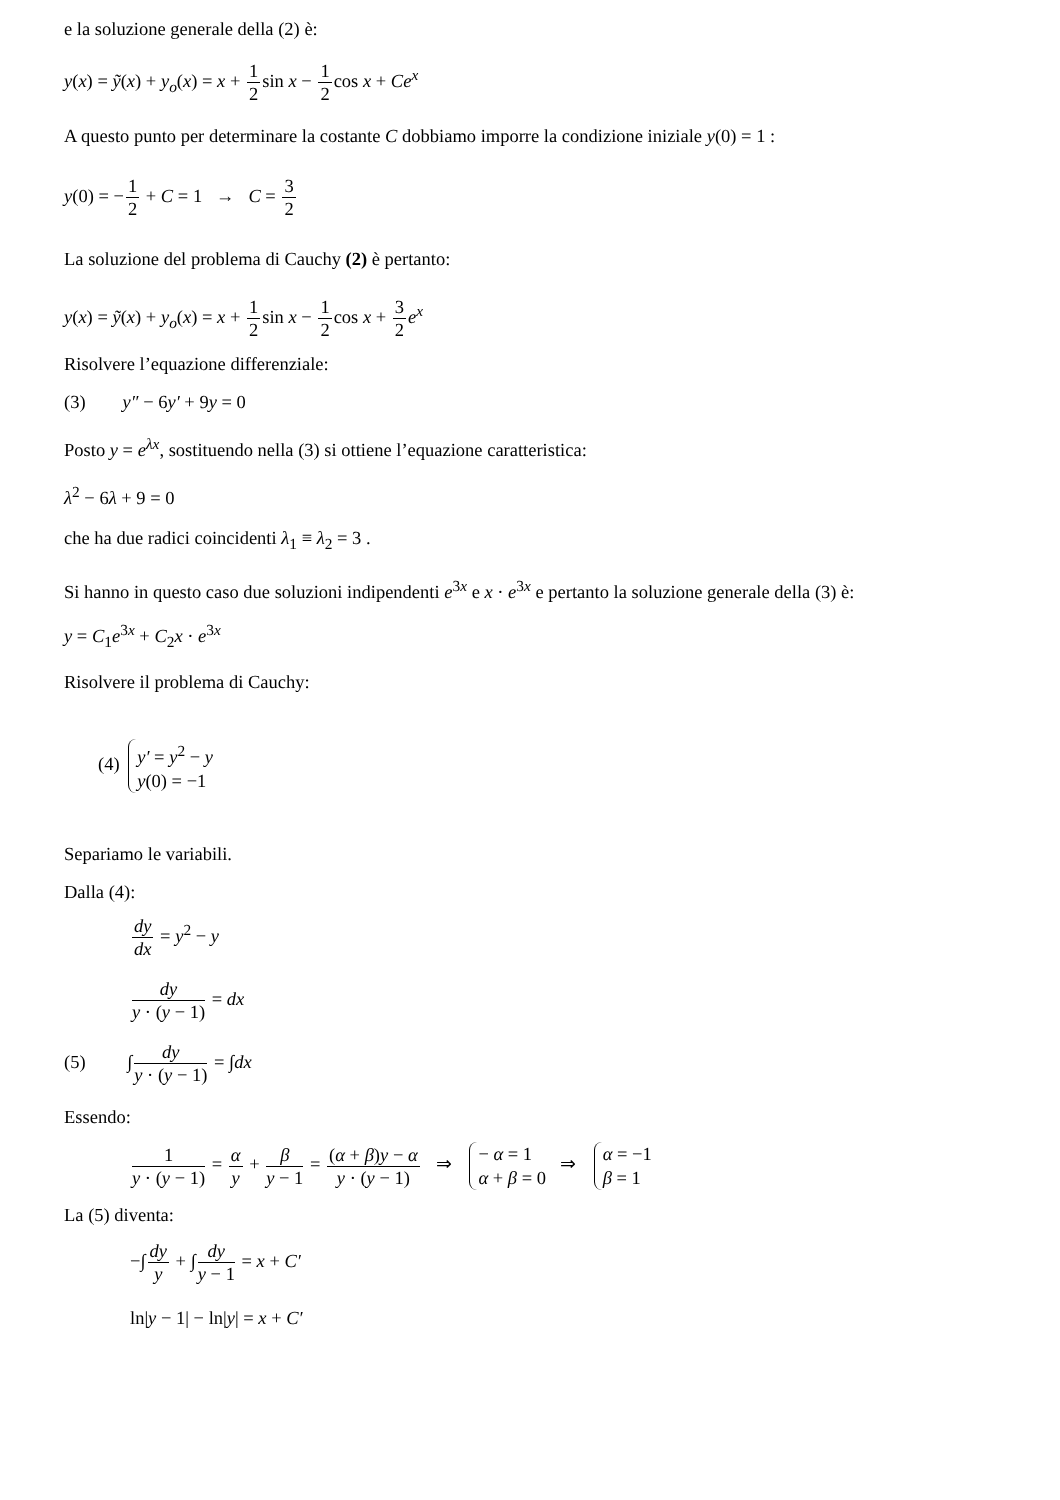e la soluzione generale della (2) è:
y(x) = ỹ(x) + y<sub>o</sub>(x) = x + 1 2sin x − 1 2cos x + Ce<sup>x</sup>
A questo punto per determinare la costante C dobbiamo imporre la condizione iniziale y(0) = 1 :
y(0) = −1 2 + C = 1 → C = 3 2
La soluzione del problema di Cauchy (2) è pertanto:
y(x) = ỹ(x) + y<sub>o</sub>(x) = x + 1 2sin x − 1 2cos x + 3 2 e<sup>x</sup>
Risolvere l’equazione differenziale:
(3) y″ − 6y′ + 9y = 0
Posto y = e<sup>λx</sup>, sostituendo nella (3) si ottiene l’equazione caratteristica:
λ<sup>2</sup> − 6λ + 9 = 0
che ha due radici coincidenti λ<sub>1</sub> ≡ λ<sub>2</sub> = 3 .
Si hanno in questo caso due soluzioni indipendenti e<sup>3x</sup> e x · e<sup>3x</sup> e pertanto la soluzione generale della (3) è:
y = C<sub>1</sub>e<sup>3x</sup> + C<sub>2</sub>x · e<sup>3x</sup>
Risolvere il problema di Cauchy:
(4) y′ = y<sup>2</sup> − y y(0) = −1
Separiamo le variabili.
Dalla (4):
dy dx = y<sup>2</sup> − y
dy y · (y − 1) = dx
(5) ∫dy y · (y − 1) = ∫dx
Essendo:
1 y · (y − 1) = α y + β y − 1 = (α + β)y − α y · (y − 1) ⇒ − α = 1 α + β = 0 ⇒ α = −1 β = 1
La (5) diventa:
−∫dy y + ∫dy y − 1 = x + C′
ln|y − 1| − ln|y| = x + C′